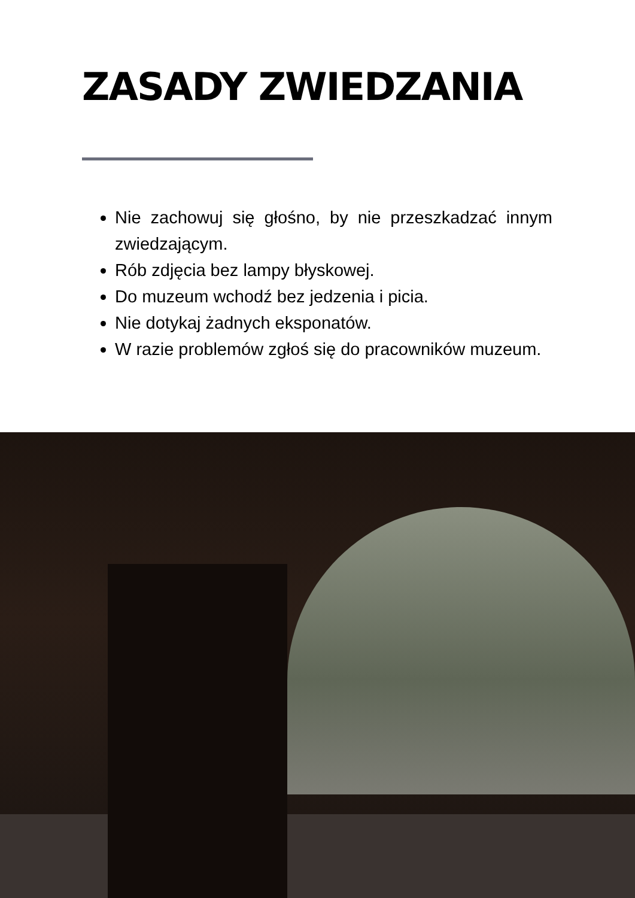ZASADY ZWIEDZANIA
Nie zachowuj się głośno, by nie przeszkadzać innym zwiedzającym.
Rób zdjęcia bez lampy błyskowej.
Do muzeum wchodź bez jedzenia i picia.
Nie dotykaj żadnych eksponatów.
W razie problemów zgłoś się do pracowników muzeum.